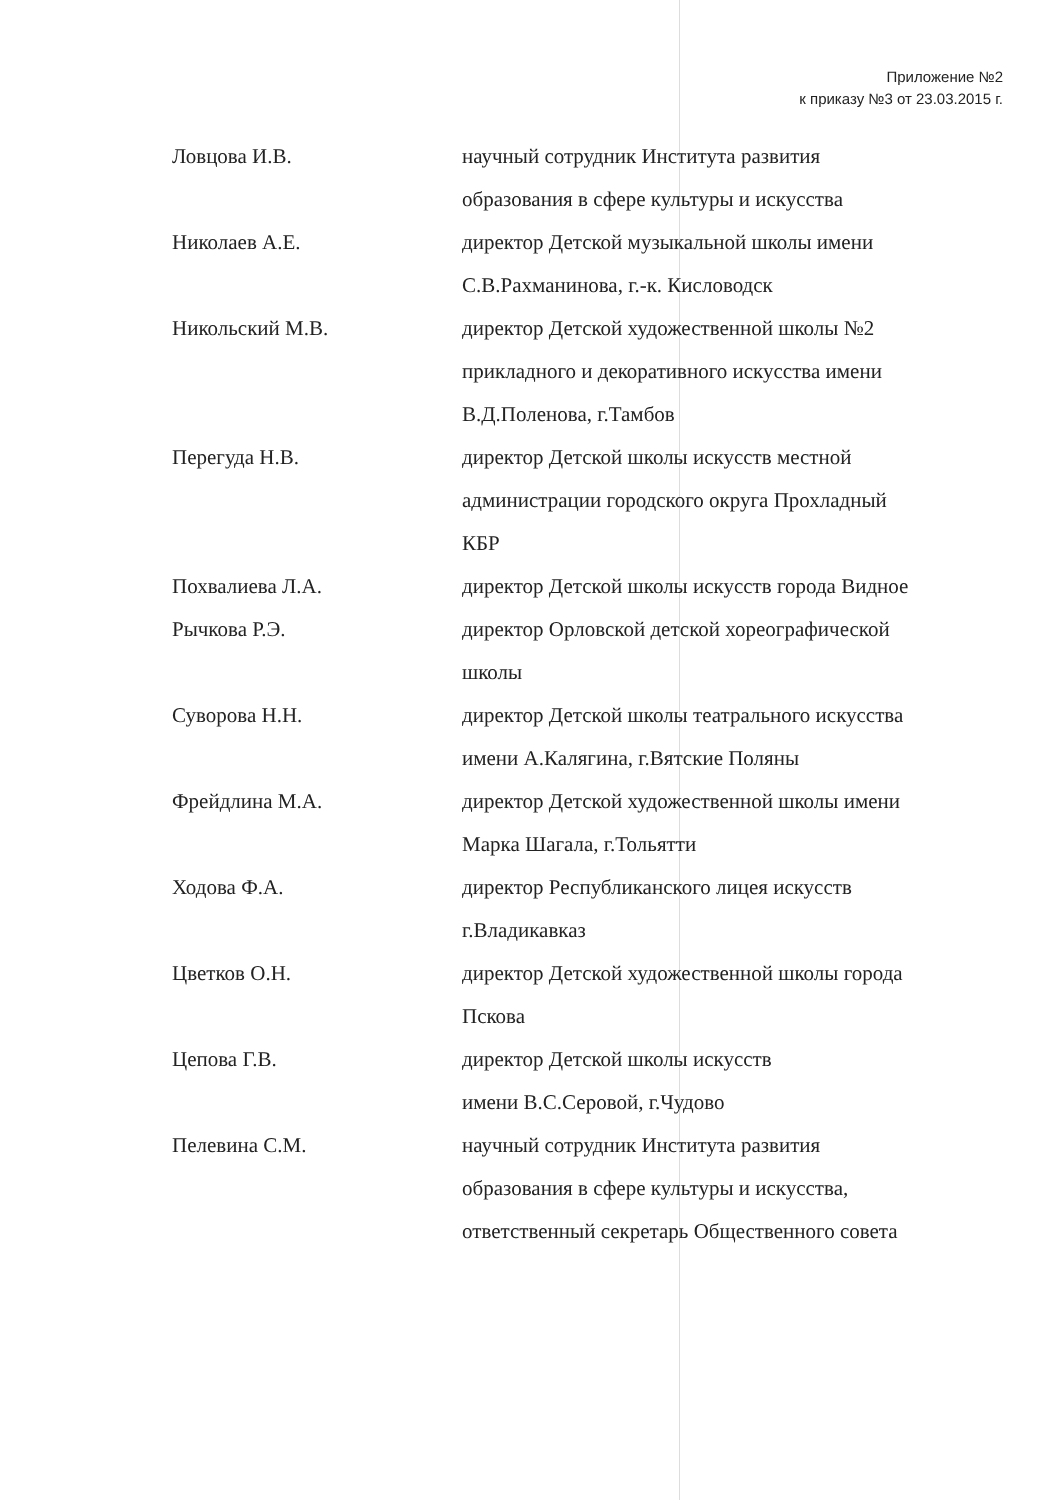Приложение №2
к приказу №3 от 23.03.2015 г.
| Ловцова И.В. | научный сотрудник Института развития образования в сфере культуры и искусства |
| Николаев А.Е. | директор Детской музыкальной школы имени С.В.Рахманинова, г.-к. Кисловодск |
| Никольский М.В. | директор Детской художественной школы №2 прикладного и декоративного искусства имени В.Д.Поленова, г.Тамбов |
| Перегуда Н.В. | директор Детской школы искусств местной администрации городского округа Прохладный КБР |
| Похвалиева Л.А. | директор Детской школы искусств города Видное |
| Рычкова Р.Э. | директор Орловской детской хореографической школы |
| Суворова Н.Н. | директор Детской школы театрального искусства имени А.Калягина, г.Вятские Поляны |
| Фрейдлина М.А. | директор Детской художественной школы имени Марка Шагала, г.Тольятти |
| Ходова Ф.А. | директор Республиканского лицея искусств г.Владикавказ |
| Цветков О.Н. | директор Детской художественной школы города Пскова |
| Цепова Г.В. | директор Детской школы искусств имени В.С.Серовой, г.Чудово |
| Пелевина С.М. | научный сотрудник Института развития образования в сфере культуры и искусства, ответственный секретарь Общественного совета |